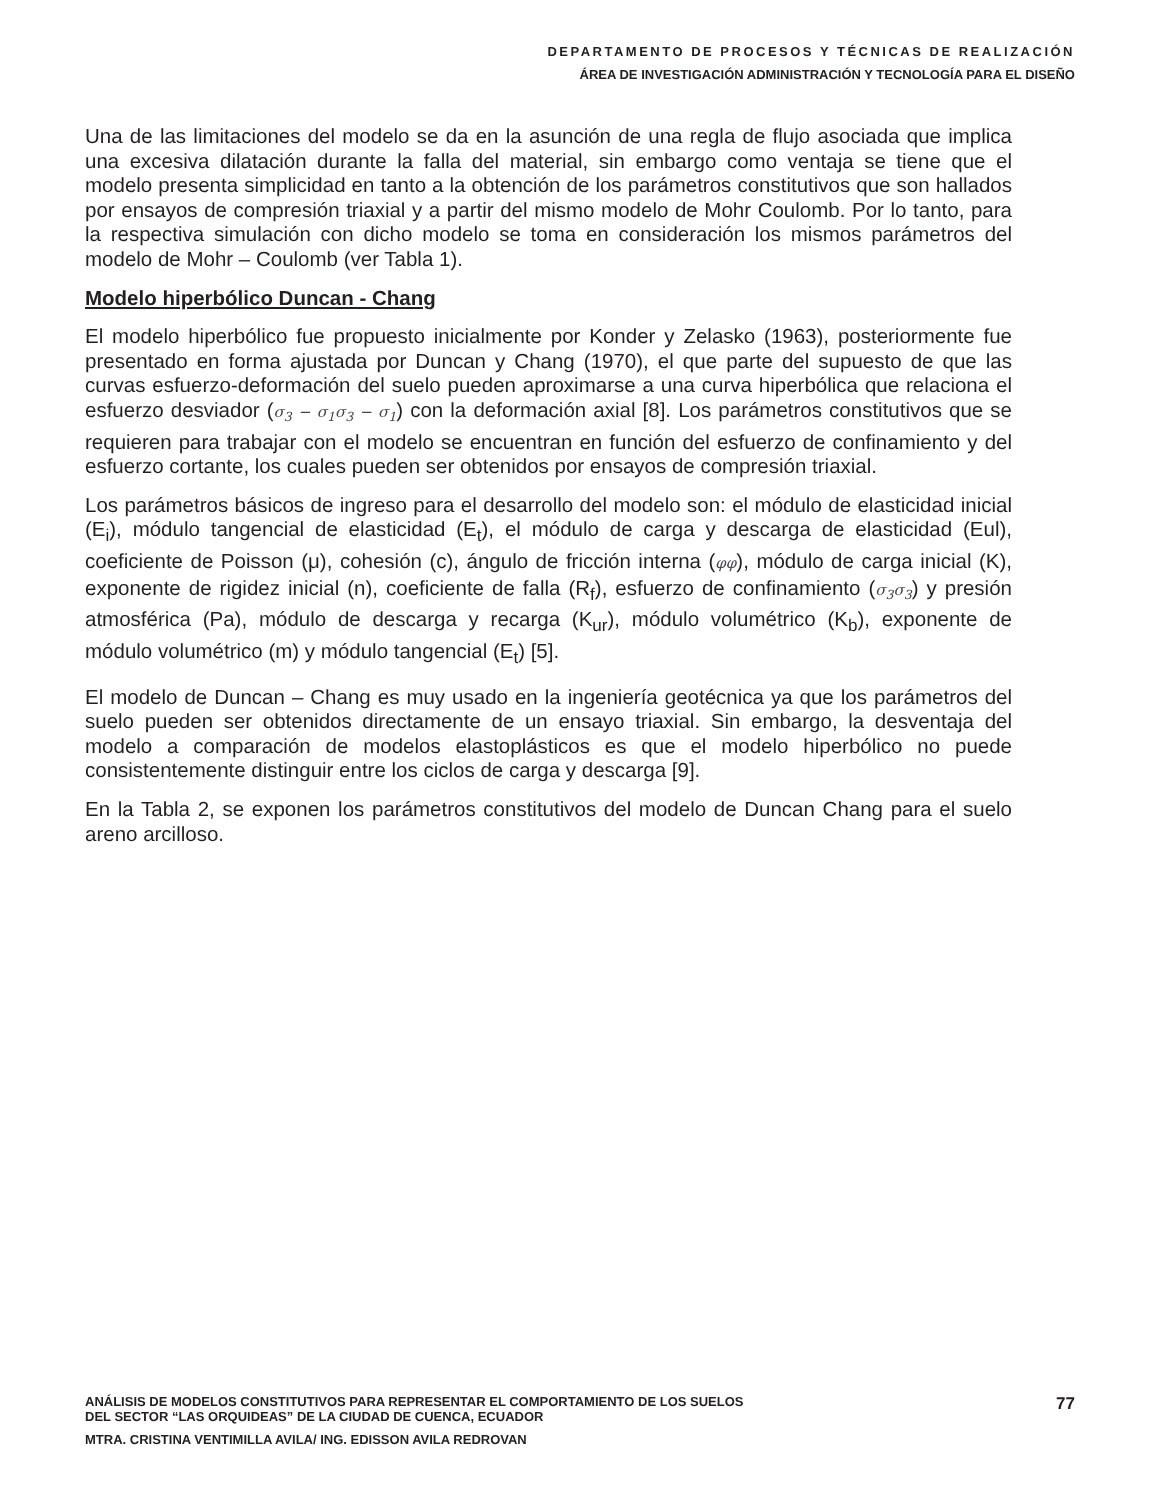DEPARTAMENTO DE PROCESOS Y TÉCNICAS DE REALIZACIÓN
ÁREA DE INVESTIGACIÓN ADMINISTRACIÓN Y TECNOLOGÍA PARA EL DISEÑO
Una de las limitaciones del modelo se da en la asunción de una regla de flujo asociada que implica una excesiva dilatación durante la falla del material, sin embargo como ventaja se tiene que el modelo presenta simplicidad en tanto a la obtención de los parámetros constitutivos que son hallados por ensayos de compresión triaxial y a partir del mismo modelo de Mohr Coulomb. Por lo tanto, para la respectiva simulación con dicho modelo se toma en consideración los mismos parámetros del modelo de Mohr – Coulomb (ver Tabla 1).
Modelo hiperbólico Duncan - Chang
El modelo hiperbólico fue propuesto inicialmente por Konder y Zelasko (1963), posteriormente fue presentado en forma ajustada por Duncan y Chang (1970), el que parte del supuesto de que las curvas esfuerzo-deformación del suelo pueden aproximarse a una curva hiperbólica que relaciona el esfuerzo desviador (σ<sub>3</sub> − σ<sub>1</sub>σ<sub>3</sub> − σ<sub>1</sub>) con la deformación axial [8]. Los parámetros constitutivos que se requieren para trabajar con el modelo se encuentran en función del esfuerzo de confinamiento y del esfuerzo cortante, los cuales pueden ser obtenidos por ensayos de compresión triaxial.
Los parámetros básicos de ingreso para el desarrollo del modelo son: el módulo de elasticidad inicial (E<sub>i</sub>), módulo tangencial de elasticidad (E<sub>t</sub>), el módulo de carga y descarga de elasticidad (Eul), coeficiente de Poisson (μ), cohesión (c), ángulo de fricción interna (φφ), módulo de carga inicial (K), exponente de rigidez inicial (n), coeficiente de falla (R<sub>f</sub>), esfuerzo de confinamiento (σ<sub>3</sub>σ<sub>3</sub>) y presión atmosférica (Pa), módulo de descarga y recarga (K<sub>ur</sub>), módulo volumétrico (K<sub>b</sub>), exponente de módulo volumétrico (m) y módulo tangencial (E<sub>t</sub>) [5].
El modelo de Duncan – Chang es muy usado en la ingeniería geotécnica ya que los parámetros del suelo pueden ser obtenidos directamente de un ensayo triaxial. Sin embargo, la desventaja del modelo a comparación de modelos elastoplásticos es que el modelo hiperbólico no puede consistentemente distinguir entre los ciclos de carga y descarga [9].
En la Tabla 2, se exponen los parámetros constitutivos del modelo de Duncan Chang para el suelo areno arcilloso.
ANÁLISIS DE MODELOS CONSTITUTIVOS PARA REPRESENTAR EL COMPORTAMIENTO DE LOS SUELOS
DEL SECTOR “LAS ORQUIDEAS” DE LA CIUDAD DE CUENCA, ECUADOR
MTRA. CRISTINA VENTIMILLA AVILA/ ING. EDISSON AVILA REDROVAN
77